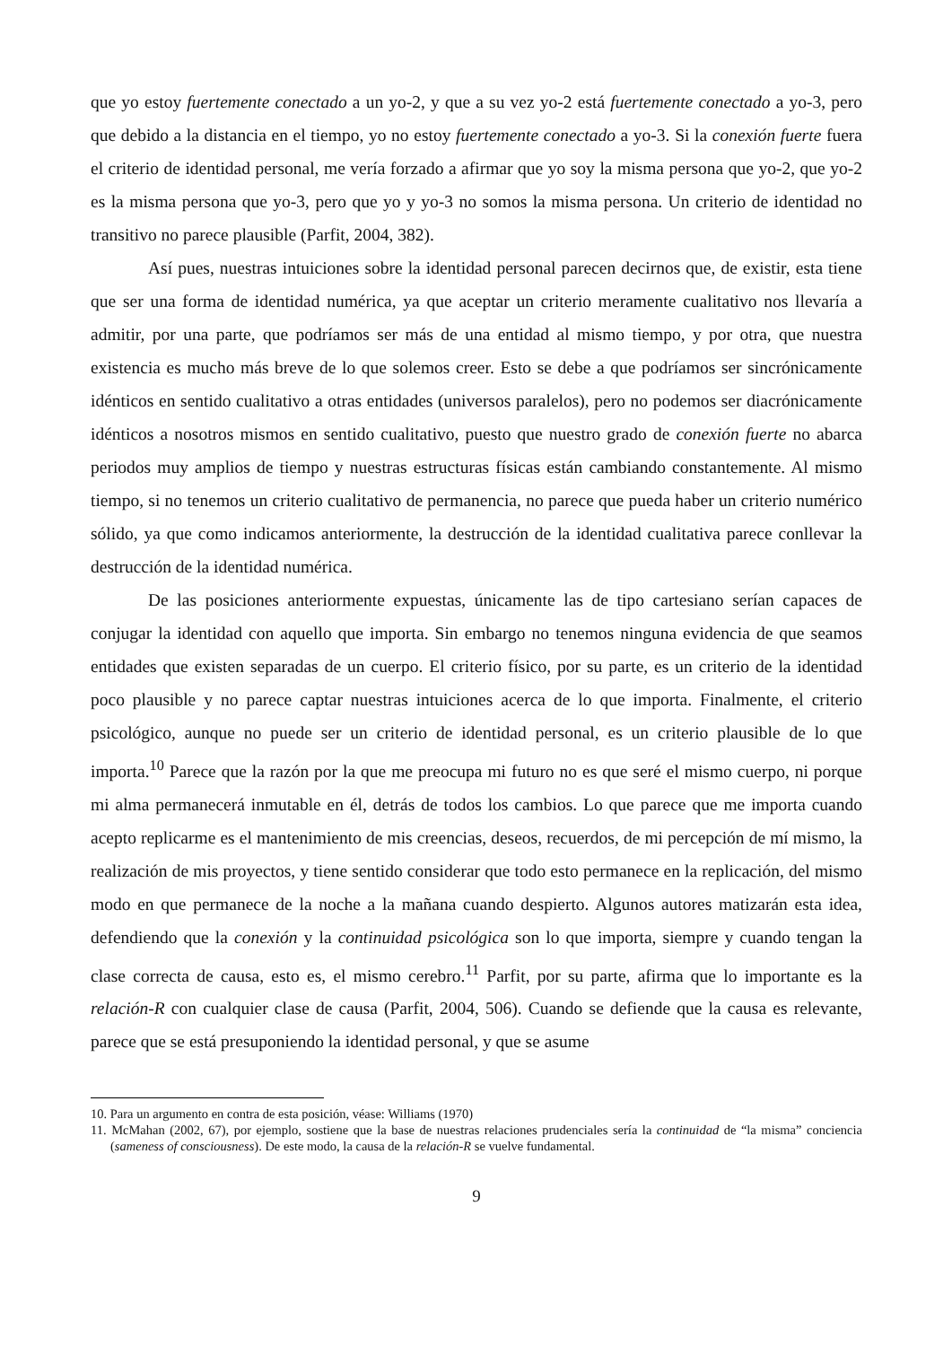que yo estoy fuertemente conectado a un yo-2, y que a su vez yo-2 está fuertemente conectado a yo-3, pero que debido a la distancia en el tiempo, yo no estoy fuertemente conectado a yo-3. Si la conexión fuerte fuera el criterio de identidad personal, me vería forzado a afirmar que yo soy la misma persona que yo-2, que yo-2 es la misma persona que yo-3, pero que yo y yo-3 no somos la misma persona. Un criterio de identidad no transitivo no parece plausible (Parfit, 2004, 382).
Así pues, nuestras intuiciones sobre la identidad personal parecen decirnos que, de existir, esta tiene que ser una forma de identidad numérica, ya que aceptar un criterio meramente cualitativo nos llevaría a admitir, por una parte, que podríamos ser más de una entidad al mismo tiempo, y por otra, que nuestra existencia es mucho más breve de lo que solemos creer. Esto se debe a que podríamos ser sincrónicamente idénticos en sentido cualitativo a otras entidades (universos paralelos), pero no podemos ser diacrónicamente idénticos a nosotros mismos en sentido cualitativo, puesto que nuestro grado de conexión fuerte no abarca periodos muy amplios de tiempo y nuestras estructuras físicas están cambiando constantemente. Al mismo tiempo, si no tenemos un criterio cualitativo de permanencia, no parece que pueda haber un criterio numérico sólido, ya que como indicamos anteriormente, la destrucción de la identidad cualitativa parece conllevar la destrucción de la identidad numérica.
De las posiciones anteriormente expuestas, únicamente las de tipo cartesiano serían capaces de conjugar la identidad con aquello que importa. Sin embargo no tenemos ninguna evidencia de que seamos entidades que existen separadas de un cuerpo. El criterio físico, por su parte, es un criterio de la identidad poco plausible y no parece captar nuestras intuiciones acerca de lo que importa. Finalmente, el criterio psicológico, aunque no puede ser un criterio de identidad personal, es un criterio plausible de lo que importa.<sup>10</sup> Parece que la razón por la que me preocupa mi futuro no es que seré el mismo cuerpo, ni porque mi alma permanecerá inmutable en él, detrás de todos los cambios. Lo que parece que me importa cuando acepto replicarme es el mantenimiento de mis creencias, deseos, recuerdos, de mi percepción de mí mismo, la realización de mis proyectos, y tiene sentido considerar que todo esto permanece en la replicación, del mismo modo en que permanece de la noche a la mañana cuando despierto. Algunos autores matizarán esta idea, defendiendo que la conexión y la continuidad psicológica son lo que importa, siempre y cuando tengan la clase correcta de causa, esto es, el mismo cerebro.<sup>11</sup> Parfit, por su parte, afirma que lo importante es la relación-R con cualquier clase de causa (Parfit, 2004, 506). Cuando se defiende que la causa es relevante, parece que se está presuponiendo la identidad personal, y que se asume
10. Para un argumento en contra de esta posición, véase: Williams (1970)
11. McMahan (2002, 67), por ejemplo, sostiene que la base de nuestras relaciones prudenciales sería la continuidad de “la misma” conciencia (sameness of consciousness). De este modo, la causa de la relación-R se vuelve fundamental.
9